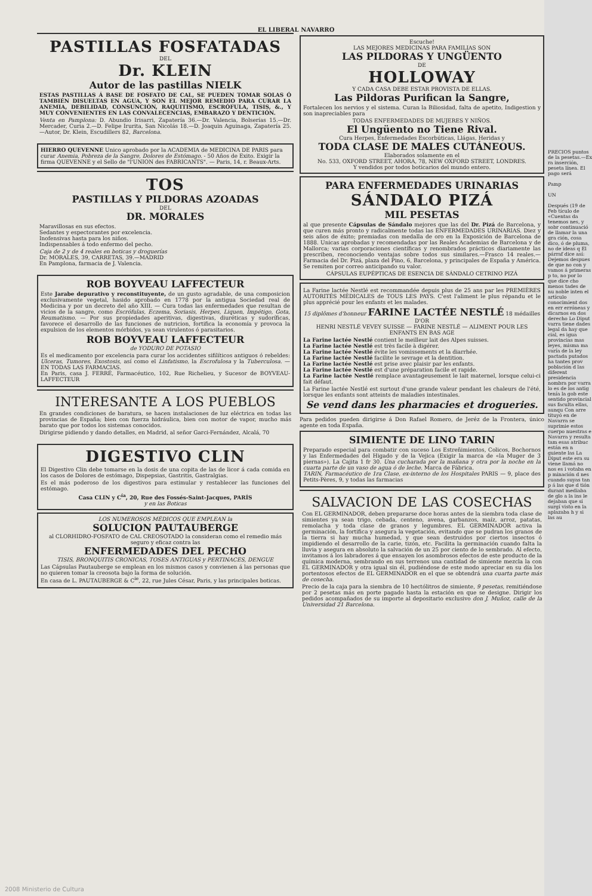EL LIBERAL NAVARRO
PASTILLAS FOSFATADAS
DEL
Dr. KLEIN
Autor de las pastillas NIELK
ESTAS PASTILLAS Á BASE DE FOSFATO DE CAL, SE PUEDEN TOMAR SOLAS Ó TAMBIÉN DISUELTAS EN AGUA, Y SON EL MEJOR REMEDIO PARA CURAR LA ANEMIA, DEBILIDAD, CONSUNCIÓN, RAQUITISMO, ESCRÓFULA, TISIS, &., Y MUY CONVENIENTES EN LAS CONVALECENCIAS, EMBARAZO Y DENTICIÓN.
Venta en Pamplona: D. Abundio Irisarri, Zapatería 36.—Dr. Valencia, Bolserías 15.—Dr. Mercader, Curia 2.—D. Felipe Irurita, San Nicolás 18.—D. Joaquin Aguinaga, Zapatería 25.—Autor, Dr. Klein, Escudillers 82, Barcelona.
HIERRO QUEVENNE Unico aprobado por la ACADEMIA de MEDICINA DE PARIS para curar Anemia, Pobreza de la Sangre, Dolores de Estómago. - 50 Años de Exito. Exigir la firma QUEVENNE y el Sello de "l'UNION des FABRICANTS". — Paris, 14, r. Beaux-Arts.
TOS
PASTILLAS Y PILDORAS AZOADAS
DEL
DR. MORALES
Maravillosas en sus efectos.
Sedantes y espectorantes por excelencia.
Inofensivas hasta para los niños.
Indispensables á todo enfermo del pecho.
Caja de 2 y de 4 reales en boticas y droguerías
Dr. MORALES, 39, CARRETAS, 39.—MADRID
En Pamplona, farmacia de J. Valencia.
ROB BOYVEAU LAFFECTEUR
Este Jarabe depurativo y reconstituyente, de un gusto agradable, de una composicion exclusivamente vegetal, hasido aprobado en 1778 por la antigua Sociedad real de Medicina y por un decreto del año XIII. — Cura todas las enfermedades que resultan de vicios de la sangre, como Escrófulas, Eczema, Soriasis, Herpes, Liquen, Impétigo, Gota, Reumatismo. — Por sus propiedades aperitivas, digestivas, diuréticas y sudoríficas, favorece el desarrollo de las funciones de nutricion, fortifica la economía y provoca la expulsion de los elementos mórbidos, ya sean virulentos ó parasitarios.
ROB BOYVEAU LAFFECTEUR
de YODURO DE POTASIO
Es el medicamento por excelencia para curar los accidentes sifilíticos antiguos ó rebeldes: Ulceras, Tumores, Exostosis, así como el Linfatismo, la Escrofulosa y la Tuberculosa. — EN TODAS LAS FARMACIAS.
En Paris, casa J. FERRÉ, Farmacéutico, 102, Rue Richelieu, y Sucesor de BOYVEAU-LAFFECTEUR
INTERESANTE A LOS PUEBLOS
En grandes condiciones de baratura, se hacen instalaciones de luz eléctrica en todas las provincias de España; bien con fuerza hidráulica, bien con motor de vapor, mucho más barato que por todos los sistemas conocidos.
Dirigirse pidiendo y dando detalles, en Madrid, al señor Garci-Fernández, Alcalá, 70
DIGESTIVO CLIN
El Digestivo Clin debe tomarse en la dosis de una copita de las de licor á cada comida en los casos de Dolores de estómago, Dispepsias, Gastritis, Gastralgias.
Es el más poderoso de los digestivos para estimular y restablecer las funciones del estómago.
Casa CLIN y C<sup>ía</sup>, 20, Rue des Fossés-Saint-Jacques, PARÍS
y en las Boticas
LOS NUMEROSOS MÉDICOS QUE EMPLEAN la
SOLUCION PAUTAUBERGE
al CLORHIDRO-FOSFATO de CAL CREOSOTADO la consideran como el remedio más seguro y eficaz contra las
ENFERMEDADES DEL PECHO
TISIS, BRONQUITIS CRONICAS, TOSES ANTIGUAS y PERTINACES, DENGUE
Las Cápsulas Pautauberge se emplean en los mismos casos y convienen á las personas que no quieren tomar la creosota bajo la forma de solución.
En casa de L. PAUTAUBERGE & C<sup>ie</sup>, 22, rue Jules César, Paris, y las principales boticas.
Escuche!
LAS MEJORES MEDICINAS PARA FAMILIAS SON
LAS PILDORAS Y UNGÜENTO
DE
HOLLOWAY
Y CADA CASA DEBE ESTAR PROVISTA DE ELLAS.
Las Pildoras Purifican la Sangre,
Fortalecen los nervios y el sistema. Curan la Biliosidad, falta de apetito, Indigestion y son inapreciables para
TODAS ENFERMEDADES DE MUJERES Y NIÑOS.
El Ungüento no Tiene Rival.
Cura Herpes, Enfermedades Escorbúticas, Llágas, Heridas y
TODA CLASE DE MALES CUTÁNEOUS.
Elaborados solamente en el
No. 533, OXFORD STREET, AHORA, 78, NEW OXFORD STREET, LONDRES.
Y vendidos por todos boticarios del mundo entero.
PARA ENFERMEDADES URINARIAS
SÁNDALO PIZÁ
MIL PESETAS
al que presente Cápsulas de Sándalo mejores que las del Dr. Pizá de Barcelona, y que curen más pronto y radicalmente todas las ENFERMEDADES URINARIAS. Diez y seis años de éxito; premiadas con medalla de oro en la Exposición de Barcelona de 1888. Unicas aprobadas y recomendadas por las Reales Academias de Barcelona y de Mallorca; varias corporaciones científicas y renombrados prácticos diariamente las prescriben, reconociendo ventajas sobre todos sus similares.—Frasco 14 reales.—Farmacia del Dr. Pizá, plaza del Pino, 6, Barcelona, y principales de España y América. Se remiten por correo anticipando su valor.
CÁPSULAS EUPÉPTICAS DE ESENCIA DE SÁNDALO CETRINO PIZÁ
La Farine lactée Nestlé est recommandée depuis plus de 25 ans par les PREMIÈRES AUTORITÉS MÉDICALES de TOUS LES PAYS. C'est l'aliment le plus répandu et le plus apprécié pour les enfants et les malades.
15 diplômes d'honneur FARINE LACTÉE NESTLÉ 18 médailles D'OR
HENRI NESTLÉ VEVEY SUISSE — FARINE NESTLÉ — ALIMENT POUR LES ENFANTS EN BAS AGE
La Farine lactée Nestlé contient le meilleur lait des Alpes suisses.
La Farine lactée Nestlé est très facile à digérer.
La Farine lactée Nestlé évite les vomissements et la diarrhée.
La Farine lactée Nestlé facilite le sevrage et la dentition.
La Farine lactée Nestlé est prise avec plaisir par les enfants.
La Farine lactée Nestlé est d'une préparation facile et rapide.
La Farine lactée Nestlé remplace avantageusement le lait maternel, lorsque celui-ci fait défaut.
La Farine lactée Nestlé est surtout d'une grande valeur pendant les chaleurs de l'été, lorsque les enfants sont atteints de maladies intestinales.
Se vend dans les pharmacies et drogueries.
Para pedidos pueden dirigirse á Don Rafael Romero, de Jeréz de la Frontera, único agente en toda España.
SIMIENTE DE LINO TARIN
Preparado especial para combatir con suceso Los Estreñimientos, Colicos, Bochornos y las Enfermedades del Higado y de la Vejica (Exigir la marca de «la Muger de 3 piernas»). La Cajita 1 fr 30. Una cucharada por la mañana y otra por la noche en la cuarta parte de un vaso de agua ó de leche. Marca de Fábrica.
TARIN, Farmacéutico de 1ra Clase, ex-interno de los Hospitales PARIS — 9, place des Petits-Pères, 9, y todas las farmacias
SALVACION DE LAS COSECHAS
Con EL GERMINADOR, deben prepararse doce horas antes de la siembra toda clase de simientes ya sean trigo, cebada, centeno, avena, garbanzos, maíz, arroz, patatas, remolacha y toda clase de granos y legumbres. EL GERMINADOR activa la germinación, la fortifica y asegura la vegetación, evitando que se pudran los granos de la tierra si hay mucha humedad, y que sean destruidos por ciertos insectos ó impidiendo el desarrollo de la carie, tizón, etc. Facilita la germinación cuando falta la lluvia y asegura en absoluto la salvación de un 25 por ciento de lo sembrado. Al efecto, invitamos á los labradores á que ensayen los asombrosos efectos de este producto de la química moderna, sembrando en sus terrenos una cantidad de simiente mezcla la con EL GERMINADOR y otra igual sin él, pudiéndose de este modo apreciar en su día los portentosos efectos de EL GERMINADOR en el que se obtendrá una cuarta parte más de cosecha.
Precio de la caja para la siembra de 10 hectólitros de simiente, 9 pesetas, remitiéndose por 2 pesetas más en porte pagado hasta la estación en que se designe. Dirigir los pedidos acompañados de su importe al depositario exclusivo don J. Muñoz, calle de la Universidad 21 Barcelona.
PRECIOS puntos de la pesetas.—Ex ra inserción, peseta línea. El pago será
Pamp
UN
Después (19 de Feb tículo de «Cuentas da tenemos nes, y sobr continuació de llamar la una gra ción, cosa dico, ó de pluma, no de ideas q El párraf dice así: Dejemos despues de que no con y vamos á primeras p to, no por lo que dice cho menos tades de nu noble inten el artículo conocimient dos en err erróneas y dicarnos en dos derecho Lo Diput varra tiene dades legal da hay que cial, es igua provincias mas leyes, misma ma varía de la ley pactada putados ha tantes prov población d las diferent presidencia nombra por varra lo es de los antig tenía la gob este sentido provincial sus faculta ellas, aunqu Con arre tituyó en de Navarra se suprimie estos cuerpo nuestras e Navarra y resulta tam esas atribuc están en n guiente las La Diput este era su viene llamá no nos es i votaba en p minación d nes cuando suyas tan p á las que d tión durant mediaba de glo a la ins le dejaban que si surgí visto en la aplazaba h y si las au
2008 Ministerio de Cultura